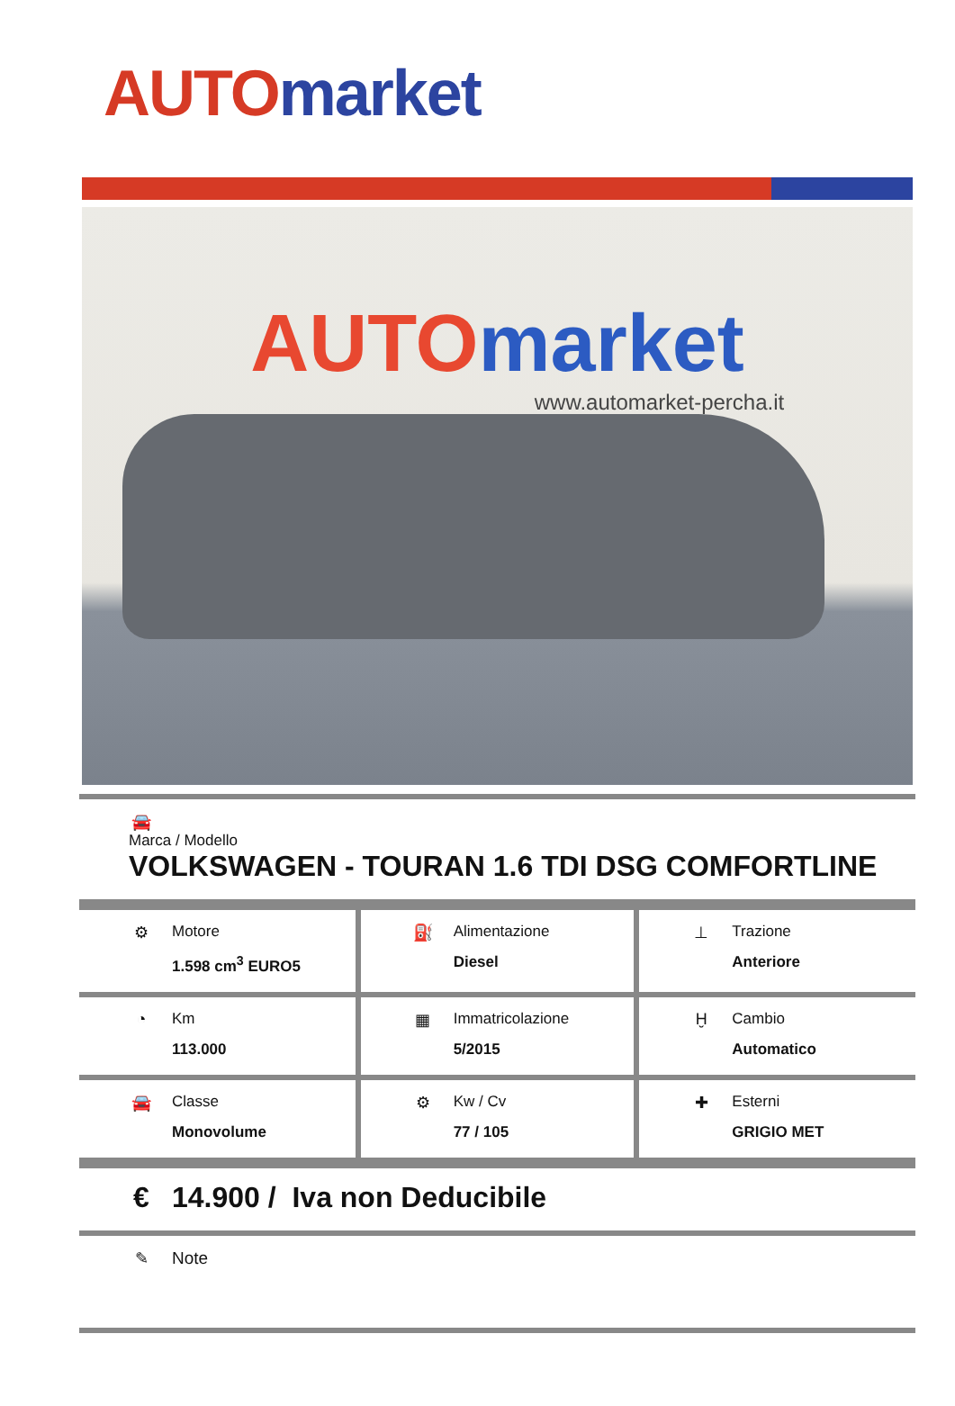AUTO market
AUTO market
www.automarket-percha.it
| 🚘 Marca / Modello VOLKSWAGEN - TOURAN 1.6 TDI DSG COMFORTLINE |
| ⚙ Motore 1.598 cm<sup>3</sup> EURO5 | ⛽ Alimentazione Diesel | ⊥ Trazione Anteriore |
| ◔ Km 113.000 | ▦ Immatricolazione 5/2015 | Ḫ Cambio Automatico |
| 🚘 Classe Monovolume | ⚙ Kw / Cv 77 / 105 | ✚ Esterni GRIGIO MET |
| € 14.900 / Iva non Deducibile |
| ✎ Note |